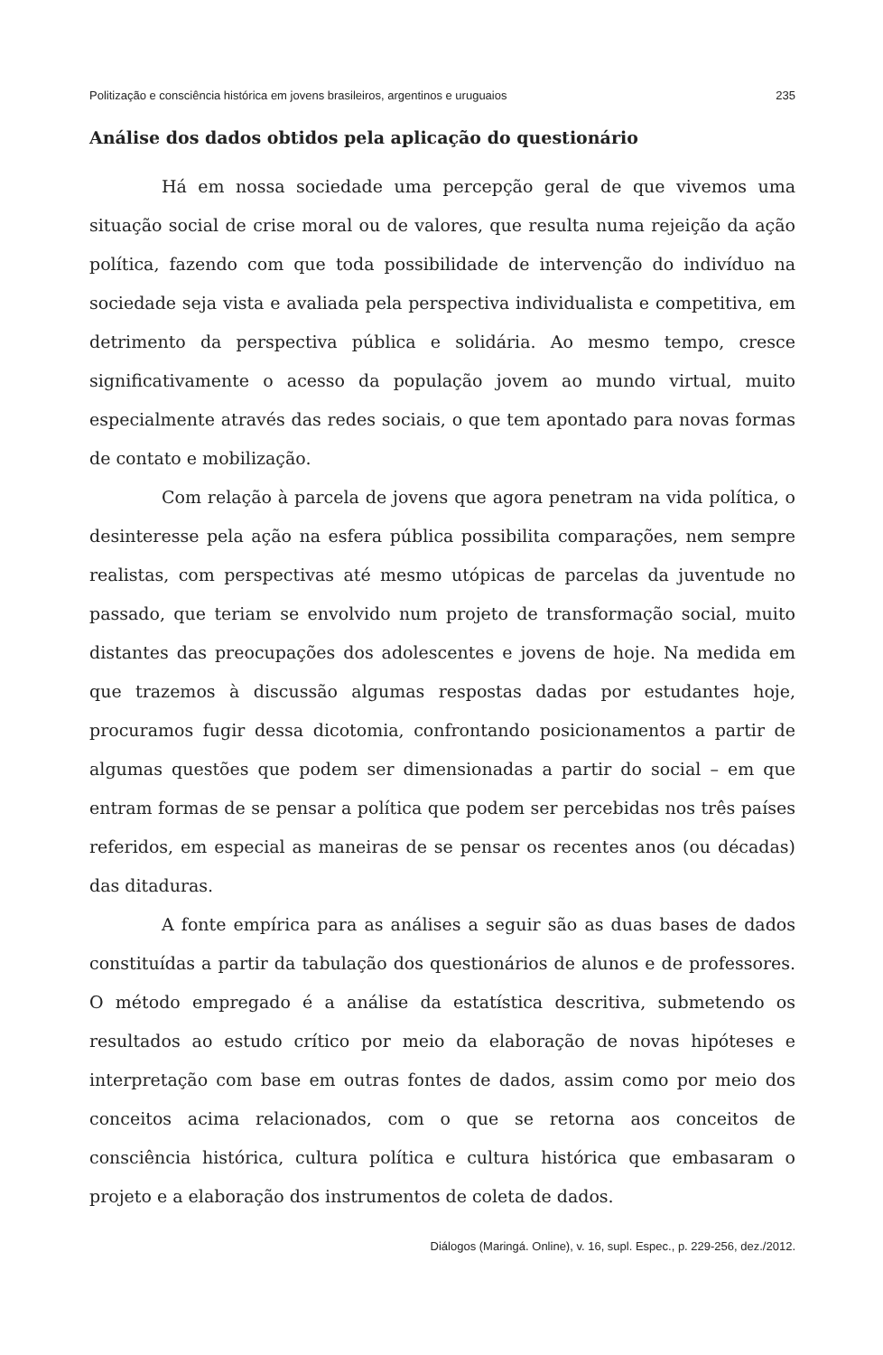Politização e consciência histórica em jovens brasileiros, argentinos e uruguaios 235
Análise dos dados obtidos pela aplicação do questionário
Há em nossa sociedade uma percepção geral de que vivemos uma situação social de crise moral ou de valores, que resulta numa rejeição da ação política, fazendo com que toda possibilidade de intervenção do indivíduo na sociedade seja vista e avaliada pela perspectiva individualista e competitiva, em detrimento da perspectiva pública e solidária. Ao mesmo tempo, cresce significativamente o acesso da população jovem ao mundo virtual, muito especialmente através das redes sociais, o que tem apontado para novas formas de contato e mobilização.
Com relação à parcela de jovens que agora penetram na vida política, o desinteresse pela ação na esfera pública possibilita comparações, nem sempre realistas, com perspectivas até mesmo utópicas de parcelas da juventude no passado, que teriam se envolvido num projeto de transformação social, muito distantes das preocupações dos adolescentes e jovens de hoje. Na medida em que trazemos à discussão algumas respostas dadas por estudantes hoje, procuramos fugir dessa dicotomia, confrontando posicionamentos a partir de algumas questões que podem ser dimensionadas a partir do social – em que entram formas de se pensar a política que podem ser percebidas nos três países referidos, em especial as maneiras de se pensar os recentes anos (ou décadas) das ditaduras.
A fonte empírica para as análises a seguir são as duas bases de dados constituídas a partir da tabulação dos questionários de alunos e de professores. O método empregado é a análise da estatística descritiva, submetendo os resultados ao estudo crítico por meio da elaboração de novas hipóteses e interpretação com base em outras fontes de dados, assim como por meio dos conceitos acima relacionados, com o que se retorna aos conceitos de consciência histórica, cultura política e cultura histórica que embasaram o projeto e a elaboração dos instrumentos de coleta de dados.
Diálogos (Maringá. Online), v. 16, supl. Espec., p. 229-256, dez./2012.